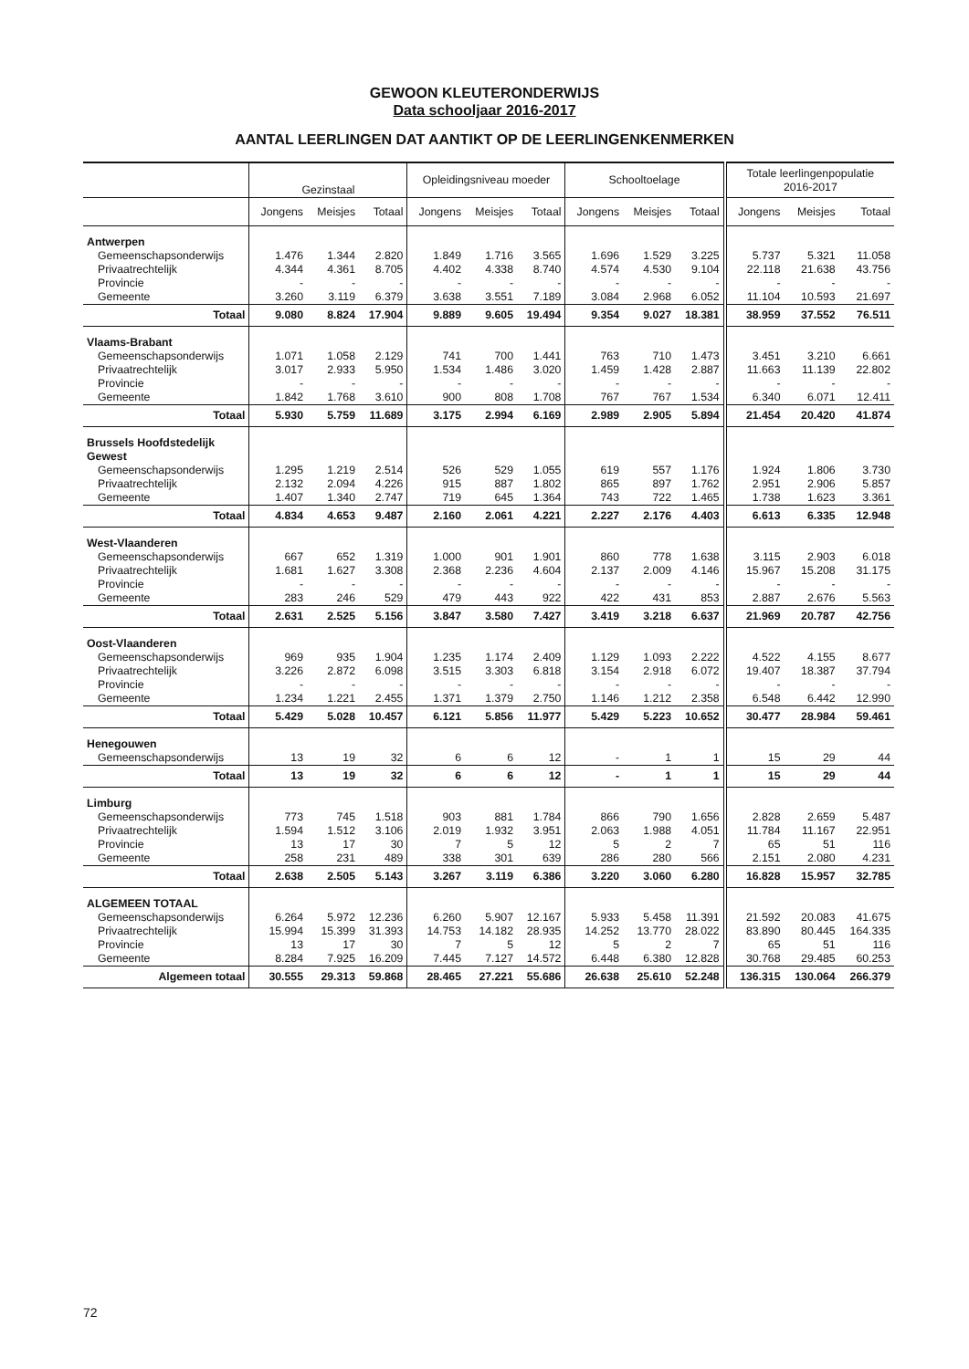GEWOON KLEUTERONDERWIJS
Data schooljaar 2016-2017
AANTAL LEERLINGEN DAT AANTIKT OP DE LEERLINGENKENMERKEN
| | Gezinstaal | | | Opleidingsniveau moeder | | | Schooltoelage | | | Totale leerlingenpopulatie 2016-2017 | | |
| --- | --- | --- | --- | --- | --- | --- | --- | --- | --- | --- | --- | --- |
| | Jongens | Meisjes | Totaal | Jongens | Meisjes | Totaal | Jongens | Meisjes | Totaal | Jongens | Meisjes | Totaal |
| Antwerpen | | | | | | | | | | | | |
| Gemeenschapsonderwijs | 1.476 | 1.344 | 2.820 | 1.849 | 1.716 | 3.565 | 1.696 | 1.529 | 3.225 | 5.737 | 5.321 | 11.058 |
| Privaatrechtelijk | 4.344 | 4.361 | 8.705 | 4.402 | 4.338 | 8.740 | 4.574 | 4.530 | 9.104 | 22.118 | 21.638 | 43.756 |
| Provincie | - | - | - | - | - | - | - | - | - | - | - | - |
| Gemeente | 3.260 | 3.119 | 6.379 | 3.638 | 3.551 | 7.189 | 3.084 | 2.968 | 6.052 | 11.104 | 10.593 | 21.697 |
| Totaal | 9.080 | 8.824 | 17.904 | 9.889 | 9.605 | 19.494 | 9.354 | 9.027 | 18.381 | 38.959 | 37.552 | 76.511 |
| Vlaams-Brabant | | | | | | | | | | | | |
| Gemeenschapsonderwijs | 1.071 | 1.058 | 2.129 | 741 | 700 | 1.441 | 763 | 710 | 1.473 | 3.451 | 3.210 | 6.661 |
| Privaatrechtelijk | 3.017 | 2.933 | 5.950 | 1.534 | 1.486 | 3.020 | 1.459 | 1.428 | 2.887 | 11.663 | 11.139 | 22.802 |
| Provincie | - | - | - | - | - | - | - | - | - | - | - | - |
| Gemeente | 1.842 | 1.768 | 3.610 | 900 | 808 | 1.708 | 767 | 767 | 1.534 | 6.340 | 6.071 | 12.411 |
| Totaal | 5.930 | 5.759 | 11.689 | 3.175 | 2.994 | 6.169 | 2.989 | 2.905 | 5.894 | 21.454 | 20.420 | 41.874 |
| Brussels Hoofdstedelijk Gewest | | | | | | | | | | | | |
| Gemeenschapsonderwijs | 1.295 | 1.219 | 2.514 | 526 | 529 | 1.055 | 619 | 557 | 1.176 | 1.924 | 1.806 | 3.730 |
| Privaatrechtelijk | 2.132 | 2.094 | 4.226 | 915 | 887 | 1.802 | 865 | 897 | 1.762 | 2.951 | 2.906 | 5.857 |
| Gemeente | 1.407 | 1.340 | 2.747 | 719 | 645 | 1.364 | 743 | 722 | 1.465 | 1.738 | 1.623 | 3.361 |
| Totaal | 4.834 | 4.653 | 9.487 | 2.160 | 2.061 | 4.221 | 2.227 | 2.176 | 4.403 | 6.613 | 6.335 | 12.948 |
| West-Vlaanderen | | | | | | | | | | | | |
| Gemeenschapsonderwijs | 667 | 652 | 1.319 | 1.000 | 901 | 1.901 | 860 | 778 | 1.638 | 3.115 | 2.903 | 6.018 |
| Privaatrechtelijk | 1.681 | 1.627 | 3.308 | 2.368 | 2.236 | 4.604 | 2.137 | 2.009 | 4.146 | 15.967 | 15.208 | 31.175 |
| Provincie | - | - | - | - | - | - | - | - | - | - | - | - |
| Gemeente | 283 | 246 | 529 | 479 | 443 | 922 | 422 | 431 | 853 | 2.887 | 2.676 | 5.563 |
| Totaal | 2.631 | 2.525 | 5.156 | 3.847 | 3.580 | 7.427 | 3.419 | 3.218 | 6.637 | 21.969 | 20.787 | 42.756 |
| Oost-Vlaanderen | | | | | | | | | | | | |
| Gemeenschapsonderwijs | 969 | 935 | 1.904 | 1.235 | 1.174 | 2.409 | 1.129 | 1.093 | 2.222 | 4.522 | 4.155 | 8.677 |
| Privaatrechtelijk | 3.226 | 2.872 | 6.098 | 3.515 | 3.303 | 6.818 | 3.154 | 2.918 | 6.072 | 19.407 | 18.387 | 37.794 |
| Provincie | - | - | - | - | - | - | - | - | - | - | - | - |
| Gemeente | 1.234 | 1.221 | 2.455 | 1.371 | 1.379 | 2.750 | 1.146 | 1.212 | 2.358 | 6.548 | 6.442 | 12.990 |
| Totaal | 5.429 | 5.028 | 10.457 | 6.121 | 5.856 | 11.977 | 5.429 | 5.223 | 10.652 | 30.477 | 28.984 | 59.461 |
| Henegouwen | | | | | | | | | | | | |
| Gemeenschapsonderwijs | 13 | 19 | 32 | 6 | 6 | 12 | - | 1 | 1 | 15 | 29 | 44 |
| Totaal | 13 | 19 | 32 | 6 | 6 | 12 | - | 1 | 1 | 15 | 29 | 44 |
| Limburg | | | | | | | | | | | | |
| Gemeenschapsonderwijs | 773 | 745 | 1.518 | 903 | 881 | 1.784 | 866 | 790 | 1.656 | 2.828 | 2.659 | 5.487 |
| Privaatrechtelijk | 1.594 | 1.512 | 3.106 | 2.019 | 1.932 | 3.951 | 2.063 | 1.988 | 4.051 | 11.784 | 11.167 | 22.951 |
| Provincie | 13 | 17 | 30 | 7 | 5 | 12 | 5 | 2 | 7 | 65 | 51 | 116 |
| Gemeente | 258 | 231 | 489 | 338 | 301 | 639 | 286 | 280 | 566 | 2.151 | 2.080 | 4.231 |
| Totaal | 2.638 | 2.505 | 5.143 | 3.267 | 3.119 | 6.386 | 3.220 | 3.060 | 6.280 | 16.828 | 15.957 | 32.785 |
| ALGEMEEN TOTAAL | | | | | | | | | | | | |
| Gemeenschapsonderwijs | 6.264 | 5.972 | 12.236 | 6.260 | 5.907 | 12.167 | 5.933 | 5.458 | 11.391 | 21.592 | 20.083 | 41.675 |
| Privaatrechtelijk | 15.994 | 15.399 | 31.393 | 14.753 | 14.182 | 28.935 | 14.252 | 13.770 | 28.022 | 83.890 | 80.445 | 164.335 |
| Provincie | 13 | 17 | 30 | 7 | 5 | 12 | 5 | 2 | 7 | 65 | 51 | 116 |
| Gemeente | 8.284 | 7.925 | 16.209 | 7.445 | 7.127 | 14.572 | 6.448 | 6.380 | 12.828 | 30.768 | 29.485 | 60.253 |
| Algemeen totaal | 30.555 | 29.313 | 59.868 | 28.465 | 27.221 | 55.686 | 26.638 | 25.610 | 52.248 | 136.315 | 130.064 | 266.379 |
72